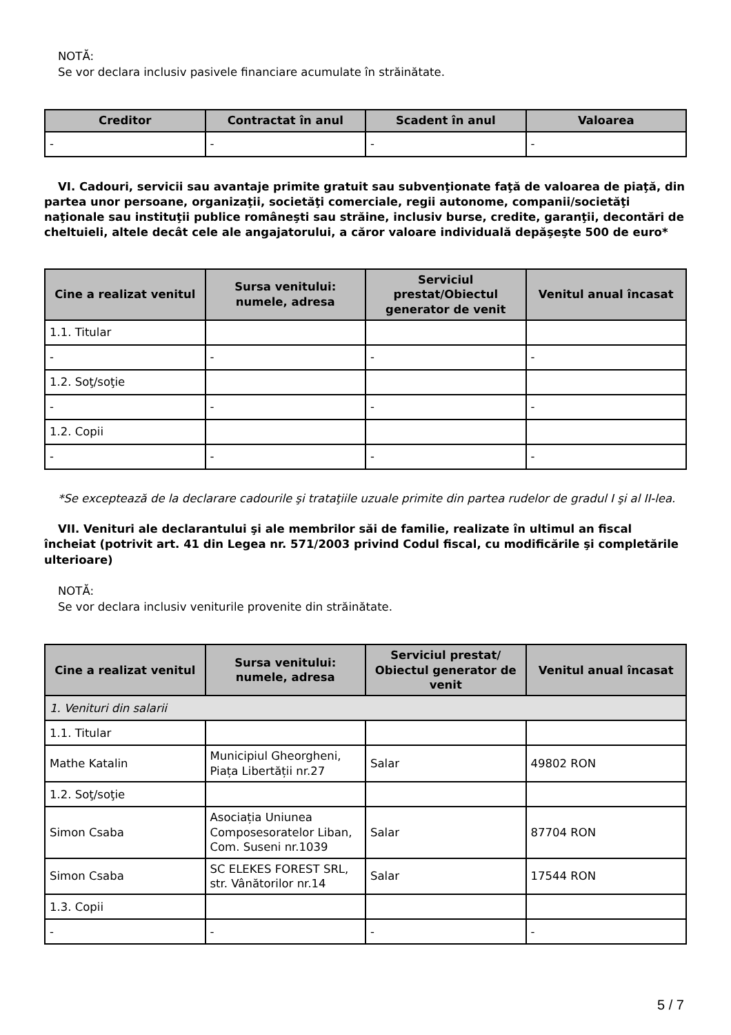NOTĂ:
Se vor declara inclusiv pasivele financiare acumulate în străinătate.
| Creditor | Contractat în anul | Scadent în anul | Valoarea |
| --- | --- | --- | --- |
| - | - | - | - |
VI. Cadouri, servicii sau avantaje primite gratuit sau subvenţionate faţă de valoarea de piaţă, din partea unor persoane, organizaţii, societăţi comerciale, regii autonome, companii/societăţi naţionale sau instituţii publice româneşti sau străine, inclusiv burse, credite, garanţii, decontări de cheltuieli, altele decât cele ale angajatorului, a căror valoare individuală depăşeşte 500 de euro*
| Cine a realizat venitul | Sursa venitului: numele, adresa | Serviciul prestat/Obiectul generator de venit | Venitul anual încasat |
| --- | --- | --- | --- |
| 1.1. Titular | | | |
| - | - | - | - |
| 1.2. Soţ/soţie | | | |
| - | - | - | - |
| 1.2. Copii | | | |
| - | - | - | - |
*Se exceptează de la declarare cadourile şi trataţiile uzuale primite din partea rudelor de gradul I şi al II-lea.
VII. Venituri ale declarantului şi ale membrilor săi de familie, realizate în ultimul an fiscal încheiat (potrivit art. 41 din Legea nr. 571/2003 privind Codul fiscal, cu modificările şi completările ulterioare)
NOTĂ:
Se vor declara inclusiv veniturile provenite din străinătate.
| Cine a realizat venitul | Sursa venitului: numele, adresa | Serviciul prestat/ Obiectul generator de venit | Venitul anual încasat |
| --- | --- | --- | --- |
| 1. Venituri din salarii | | | |
| 1.1. Titular | | | |
| Mathe Katalin | Municipiul Gheorgheni, Piața Libertății nr.27 | Salar | 49802 RON |
| 1.2. Soţ/soţie | | | |
| Simon Csaba | Asociația Uniunea Composesoratelor Liban, Com. Suseni nr.1039 | Salar | 87704 RON |
| Simon Csaba | SC ELEKES FOREST SRL, str. Vânătorilor nr.14 | Salar | 17544 RON |
| 1.3. Copii | | | |
| - | - | - | - |
5 / 7